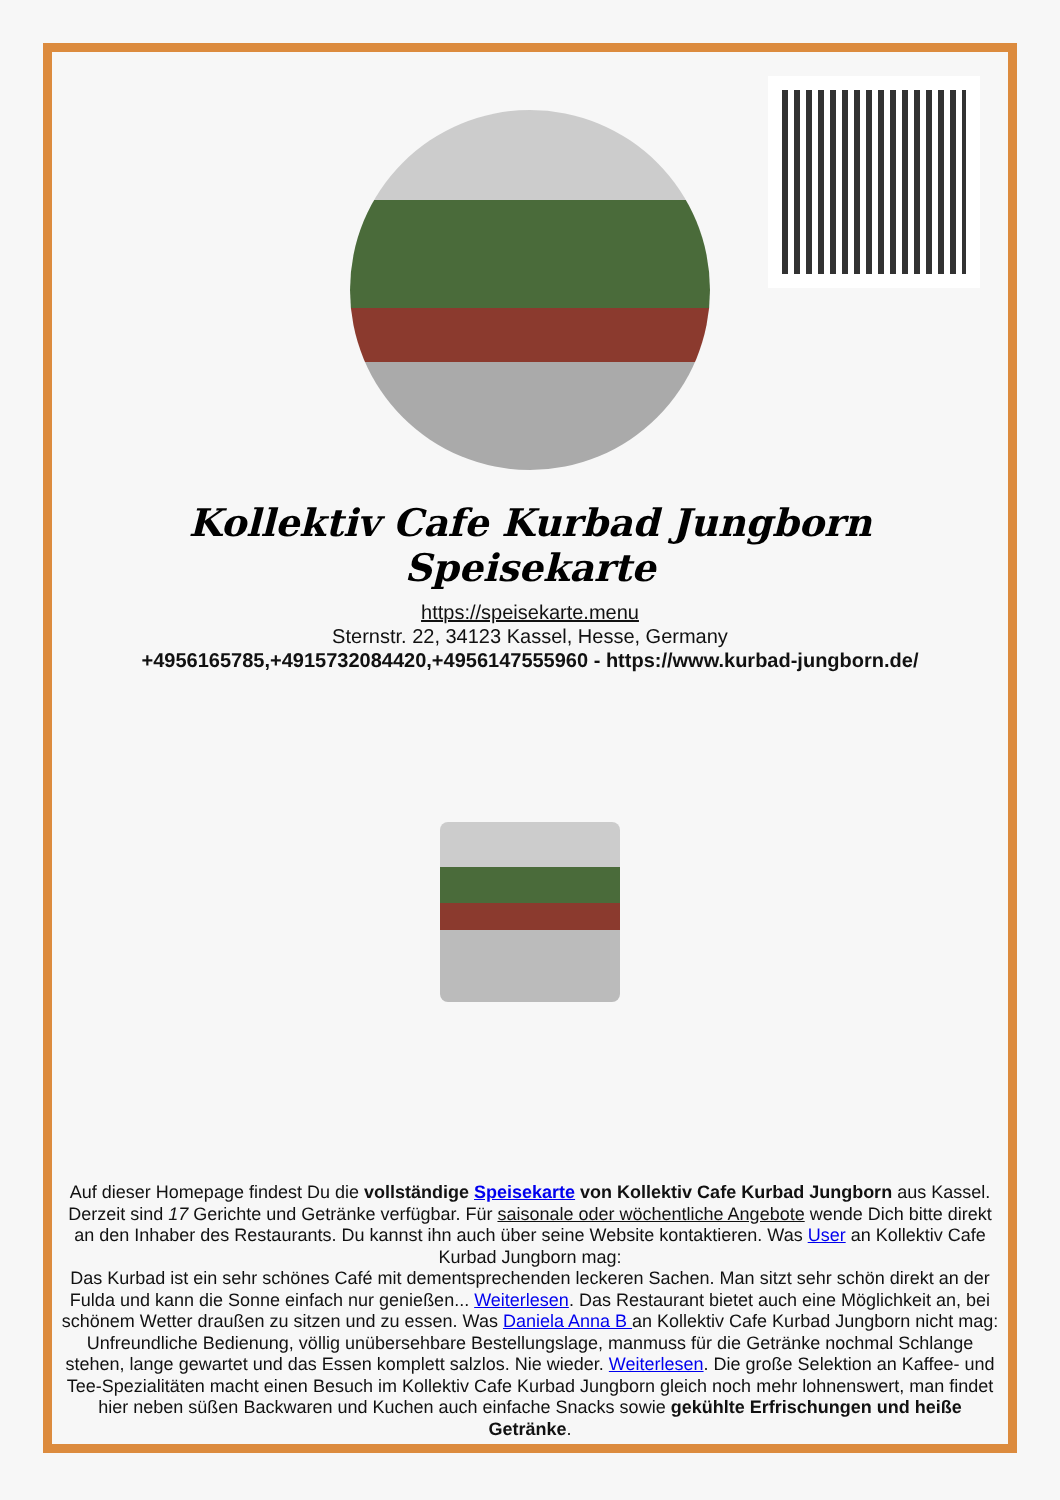Kollektiv Cafe Kurbad Jungborn Speisekarte
https://speisekarte.menu
Sternstr. 22, 34123 Kassel, Hesse, Germany
+4956165785,+4915732084420,+4956147555960 - https://www.kurbad-jungborn.de/
Auf dieser Homepage findest Du die vollständige Speisekarte von Kollektiv Cafe Kurbad Jungborn aus Kassel. Derzeit sind 17 Gerichte und Getränke verfügbar. Für saisonale oder wöchentliche Angebote wende Dich bitte direkt an den Inhaber des Restaurants. Du kannst ihn auch über seine Website kontaktieren. Was User an Kollektiv Cafe Kurbad Jungborn mag:
Das Kurbad ist ein sehr schönes Café mit dementsprechenden leckeren Sachen. Man sitzt sehr schön direkt an der Fulda und kann die Sonne einfach nur genießen... Weiterlesen. Das Restaurant bietet auch eine Möglichkeit an, bei schönem Wetter draußen zu sitzen und zu essen. Was Daniela Anna B an Kollektiv Cafe Kurbad Jungborn nicht mag:
Unfreundliche Bedienung, völlig unübersehbare Bestellungslage, manmuss für die Getränke nochmal Schlange stehen, lange gewartet und das Essen komplett salzlos. Nie wieder. Weiterlesen. Die große Selektion an Kaffee- und Tee-Spezialitäten macht einen Besuch im Kollektiv Cafe Kurbad Jungborn gleich noch mehr lohnenswert, man findet hier neben süßen Backwaren und Kuchen auch einfache Snacks sowie gekühlte Erfrischungen und heiße Getränke.